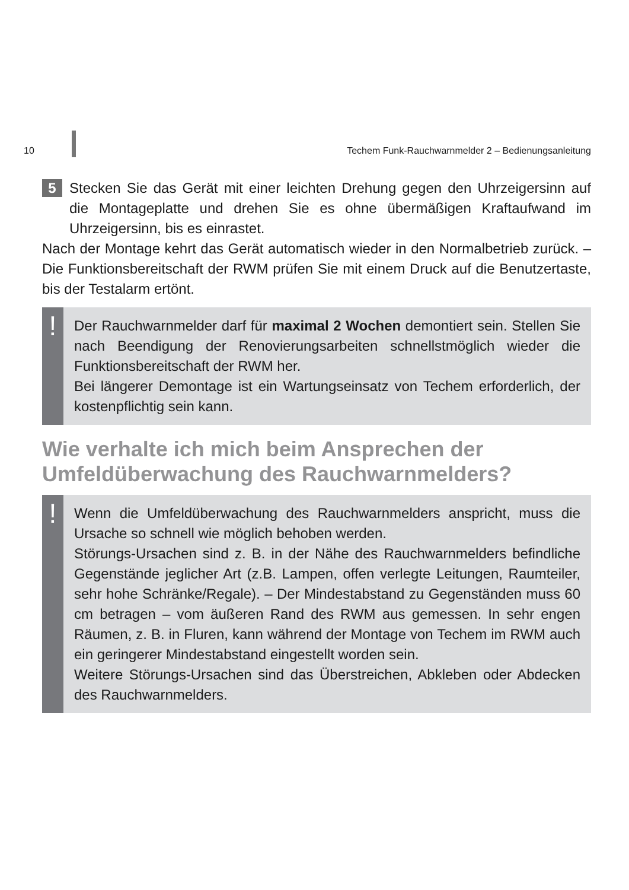10 Techem Funk-Rauchwarnmelder 2 – Bedienungsanleitung
5
Stecken Sie das Gerät mit einer leichten Drehung gegen den Uhrzeigersinn auf die Montageplatte und drehen Sie es ohne übermäßigen Kraftaufwand im Uhrzeigersinn, bis es einrastet.
Nach der Montage kehrt das Gerät automatisch wieder in den Normalbetrieb zurück. – Die Funktionsbereitschaft der RWM prüfen Sie mit einem Druck auf die Benutzertaste, bis der Testalarm ertönt.
!
Der Rauchwarnmelder darf für maximal 2 Wochen demontiert sein. Stellen Sie nach Beendigung der Renovierungsarbeiten schnellstmöglich wieder die Funktionsbereitschaft der RWM her.
Bei längerer Demontage ist ein Wartungseinsatz von Techem erforderlich, der kostenpflichtig sein kann.
Wie verhalte ich mich beim Ansprechen der Umfeldüberwachung des Rauchwarnmelders?
!
Wenn die Umfeldüberwachung des Rauchwarnmelders anspricht, muss die Ursache so schnell wie möglich behoben werden.
Störungs-Ursachen sind z. B. in der Nähe des Rauchwarnmelders befindliche Gegenstände jeglicher Art (z.B. Lampen, offen verlegte Leitungen, Raumteiler, sehr hohe Schränke/Regale). – Der Mindestabstand zu Gegenständen muss 60 cm betragen – vom äußeren Rand des RWM aus gemessen. In sehr engen Räumen, z. B. in Fluren, kann während der Montage von Techem im RWM auch ein geringerer Mindestabstand eingestellt worden sein.
Weitere Störungs-Ursachen sind das Überstreichen, Abkleben oder Abdecken des Rauchwarnmelders.